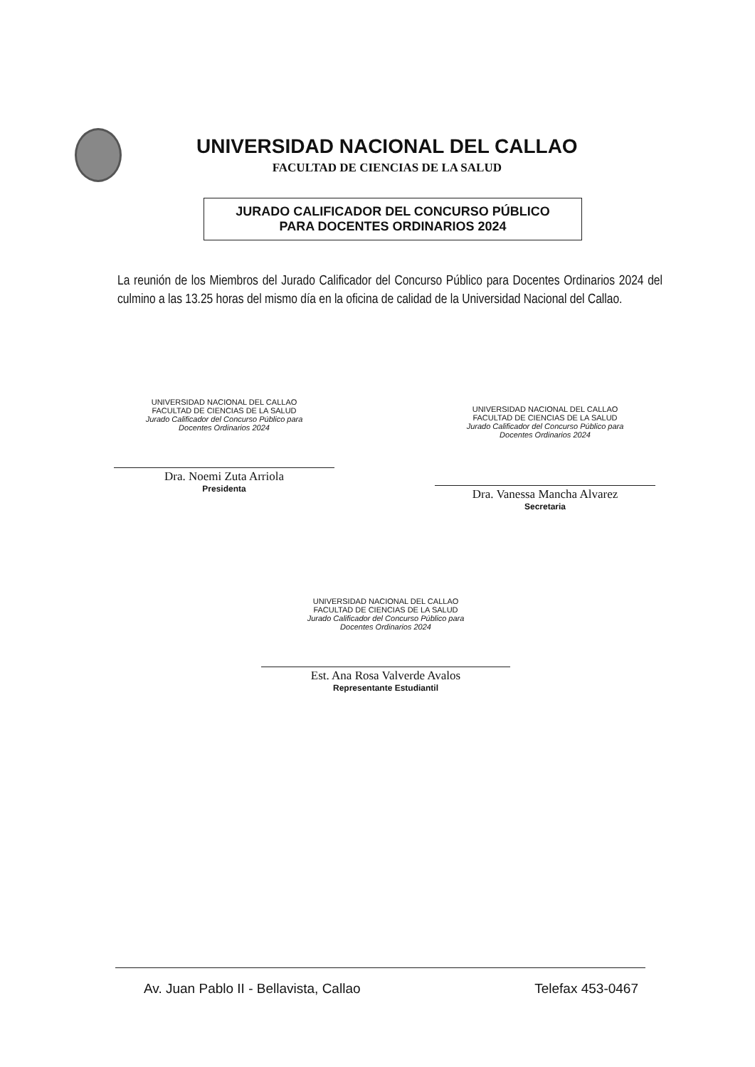UNIVERSIDAD NACIONAL DEL CALLAO
FACULTAD DE CIENCIAS DE LA SALUD
JURADO CALIFICADOR DEL CONCURSO PÚBLICO
PARA DOCENTES ORDINARIOS 2024
La reunión de los Miembros del Jurado Calificador del Concurso Público para Docentes Ordinarios 2024 del culmino a las 13.25 horas del mismo día en la oficina de calidad de la Universidad Nacional del Callao.
UNIVERSIDAD NACIONAL DEL CALLAO
FACULTAD DE CIENCIAS DE LA SALUD
Jurado Calificador del Concurso Público para
Docentes Ordinarios 2024
Dra. Noemi Zuta Arriola
Presidenta
UNIVERSIDAD NACIONAL DEL CALLAO
FACULTAD DE CIENCIAS DE LA SALUD
Jurado Calificador del Concurso Público para
Docentes Ordinarios 2024
Dra. Vanessa Mancha Alvarez
Secretaria
UNIVERSIDAD NACIONAL DEL CALLAO
FACULTAD DE CIENCIAS DE LA SALUD
Jurado Calificador del Concurso Público para
Docentes Ordinarios 2024
Est. Ana Rosa Valverde Avalos
Representante Estudiantil
Av. Juan Pablo II - Bellavista, Callao Telefax 453-0467